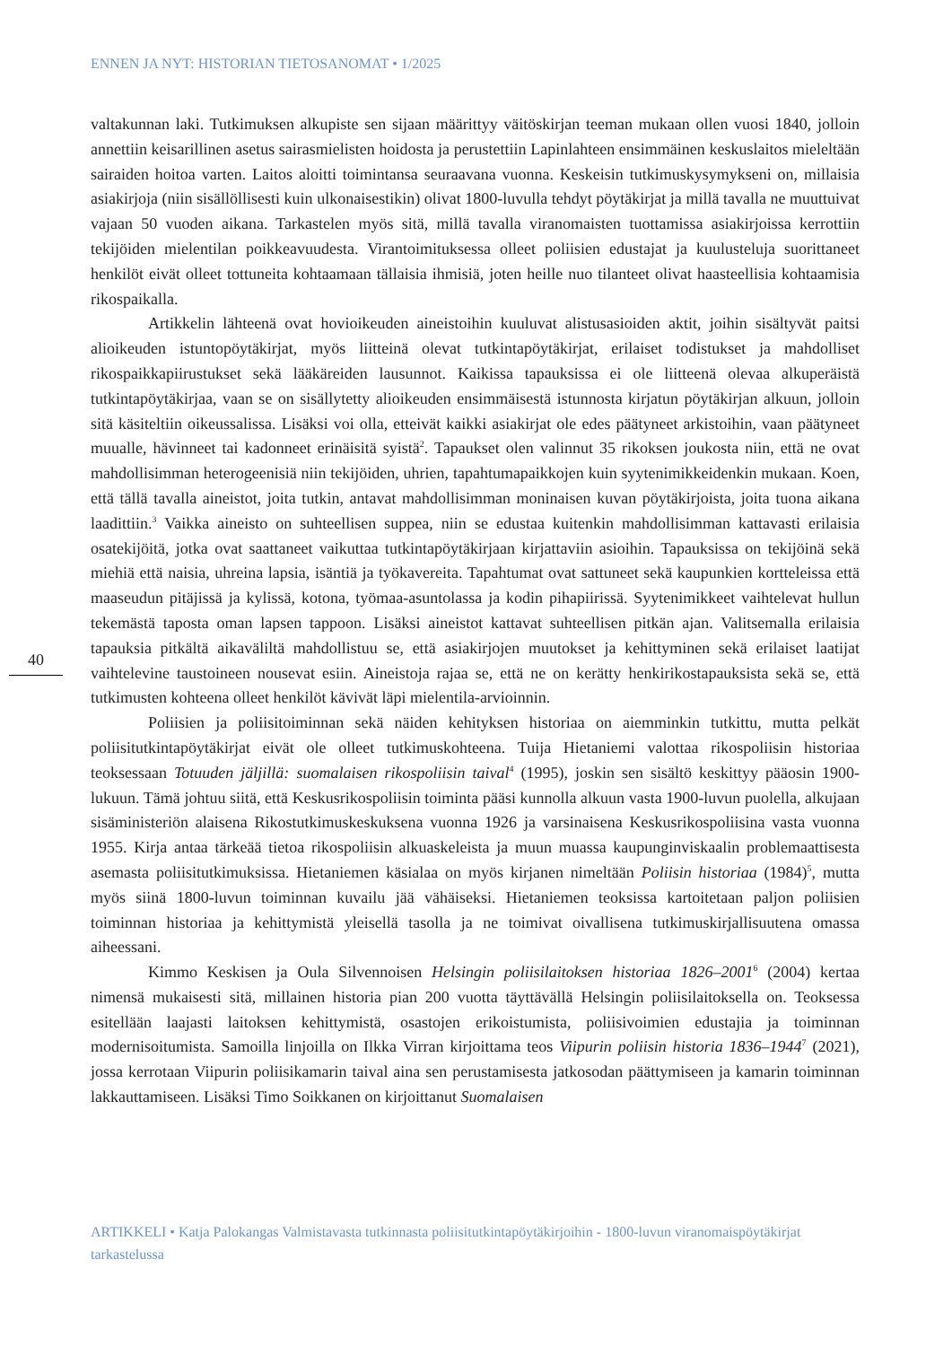ENNEN JA NYT: HISTORIAN TIETOSANOMAT • 1/2025
valtakunnan laki. Tutkimuksen alkupiste sen sijaan määrittyy väitöskirjan teeman mukaan ollen vuosi 1840, jolloin annettiin keisarillinen asetus sairasmielisten hoidosta ja perustettiin Lapinlahteen ensimmäinen keskuslaitos mieleltään sairaiden hoitoa varten. Laitos aloitti toimintansa seuraavana vuonna. Keskeisin tutkimuskysymykseni on, millaisia asiakirjoja (niin sisällöllisesti kuin ulkonaisestikin) olivat 1800-luvulla tehdyt pöytäkirjat ja millä tavalla ne muuttuivat vajaan 50 vuoden aikana. Tarkastelen myös sitä, millä tavalla viranomaisten tuottamissa asiakirjoissa kerrottiin tekijöiden mielentilan poikkeavuudesta. Virantoimituksessa olleet poliisien edustajat ja kuulusteluja suorittaneet henkilöt eivät olleet tottuneita kohtaamaan tällaisia ihmisiä, joten heille nuo tilanteet olivat haasteellisia kohtaamisia rikospaikalla.
Artikkelin lähteenä ovat hovioikeuden aineistoihin kuuluvat alistusasioiden aktit, joihin sisältyvät paitsi alioikeuden istuntopöytäkirjat, myös liitteinä olevat tutkintapöytäkirjat, erilaiset todistukset ja mahdolliset rikospaikkapiirustukset sekä lääkäreiden lausunnot. Kaikissa tapauksissa ei ole liitteenä olevaa alkuperäistä tutkintapöytäkirjaa, vaan se on sisällytetty alioikeuden ensimmäisestä istunnosta kirjatun pöytäkirjan alkuun, jolloin sitä käsiteltiin oikeussalissa. Lisäksi voi olla, etteivät kaikki asiakirjat ole edes päätyneet arkistoihin, vaan päätyneet muualle, hävinneet tai kadonneet erinäisitä syistä<sup>2</sup>. Tapaukset olen valinnut 35 rikoksen joukosta niin, että ne ovat mahdollisimman heterogeenisiä niin tekijöiden, uhrien, tapahtumapaikkojen kuin syytenimikkeidenkin mukaan. Koen, että tällä tavalla aineistot, joita tutkin, antavat mahdollisimman moninaisen kuvan pöytäkirjoista, joita tuona aikana laadittiin.<sup>3</sup> Vaikka aineisto on suhteellisen suppea, niin se edustaa kuitenkin mahdollisimman kattavasti erilaisia osatekijöitä, jotka ovat saattaneet vaikuttaa tutkintapöytäkirjaan kirjattaviin asioihin. Tapauksissa on tekijöinä sekä miehiä että naisia, uhreina lapsia, isäntiä ja työkavereita. Tapahtumat ovat sattuneet sekä kaupunkien kortteleissa että maaseudun pitäjissä ja kylissä, kotona, työmaa-asuntolassa ja kodin pihapiirissä. Syytenimikkeet vaihtelevat hullun tekemästä taposta oman lapsen tappoon. Lisäksi aineistot kattavat suhteellisen pitkän ajan. Valitsemalla erilaisia tapauksia pitkältä aikaväliltä mahdollistuu se, että asiakirjojen muutokset ja kehittyminen sekä erilaiset laatijat vaihtelevine taustoineen nousevat esiin. Aineistoja rajaa se, että ne on kerätty henkirikostapauksista sekä se, että tutkimusten kohteena olleet henkilöt kävivät läpi mielentila-arvioinnin.
Poliisien ja poliisitoiminnan sekä näiden kehityksen historiaa on aiemminkin tutkittu, mutta pelkät poliisitutkintapöytäkirjat eivät ole olleet tutkimuskohteena. Tuija Hietaniemi valottaa rikospoliisin historiaa teoksessaan Totuuden jäljillä: suomalaisen rikospoliisin taival<sup>4</sup> (1995), joskin sen sisältö keskittyy pääosin 1900-lukuun. Tämä johtuu siitä, että Keskusrikospoliisin toiminta pääsi kunnolla alkuun vasta 1900-luvun puolella, alkujaan sisäministeriön alaisena Rikostutkimuskeskuksena vuonna 1926 ja varsinaisena Keskusrikospoliisina vasta vuonna 1955. Kirja antaa tärkeää tietoa rikospoliisin alkuaskeleista ja muun muassa kaupunginviskaalin problemaattisesta asemasta poliisitutkimuksissa. Hietaniemen käsialaa on myös kirjanen nimeltään Poliisin historiaa (1984)<sup>5</sup>, mutta myös siinä 1800-luvun toiminnan kuvailu jää vähäiseksi. Hietaniemen teoksissa kartoitetaan paljon poliisien toiminnan historiaa ja kehittymistä yleisellä tasolla ja ne toimivat oivallisena tutkimuskirjallisuutena omassa aiheessani.
Kimmo Keskisen ja Oula Silvennoisen Helsingin poliisilaitoksen historiaa 1826–2001<sup>6</sup> (2004) kertaa nimensä mukaisesti sitä, millainen historia pian 200 vuotta täyttävällä Helsingin poliisilaitoksella on. Teoksessa esitellään laajasti laitoksen kehittymistä, osastojen erikoistumista, poliisivoimien edustajia ja toiminnan modernisoitumista. Samoilla linjoilla on Ilkka Virran kirjoittama teos Viipurin poliisin historia 1836–1944<sup>7</sup> (2021), jossa kerrotaan Viipurin poliisikamarin taival aina sen perustamisesta jatkosodan päättymiseen ja kamarin toiminnan lakkauttamiseen. Lisäksi Timo Soikkanen on kirjoittanut Suomalaisen
40
ARTIKKELI • Katja Palokangas Valmistavasta tutkinnasta poliisitutkintapöytäkirjoihin - 1800-luvun viranomaispöytäkirjat tarkastelussa